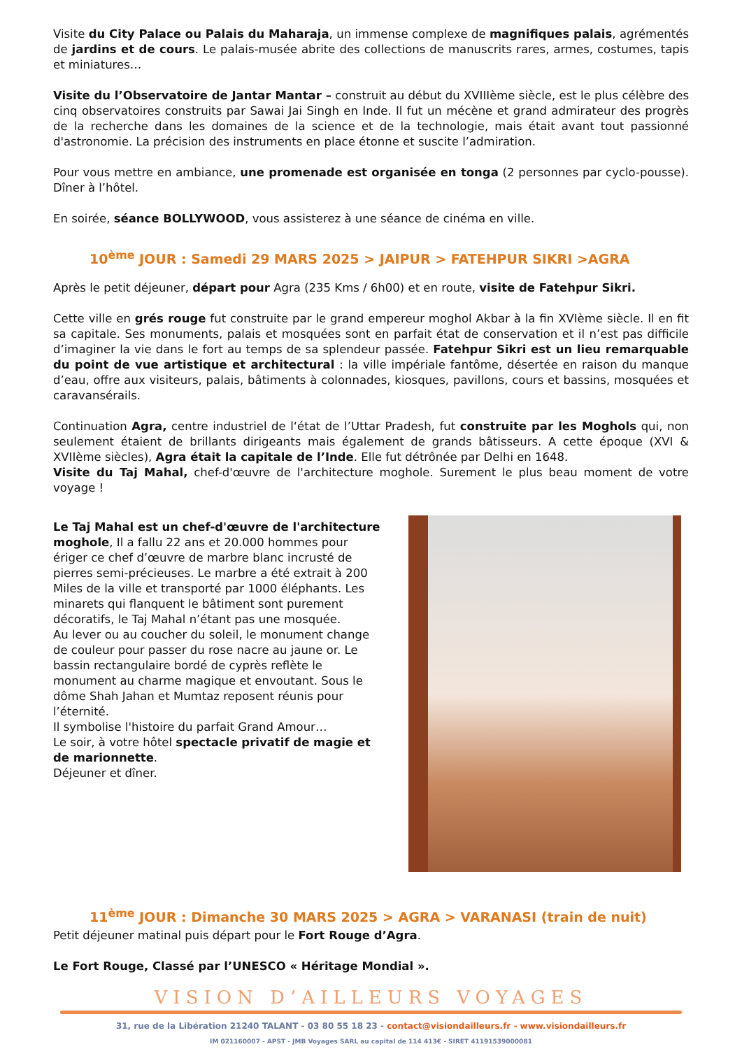Visite du City Palace ou Palais du Maharaja, un immense complexe de magnifiques palais, agrémentés de jardins et de cours. Le palais-musée abrite des collections de manuscrits rares, armes, costumes, tapis et miniatures…
Visite du l’Observatoire de Jantar Mantar – construit au début du XVIIIème siècle, est le plus célèbre des cinq observatoires construits par Sawai Jai Singh en Inde. Il fut un mécène et grand admirateur des progrès de la recherche dans les domaines de la science et de la technologie, mais était avant tout passionné d'astronomie. La précision des instruments en place étonne et suscite l’admiration.
Pour vous mettre en ambiance, une promenade est organisée en tonga (2 personnes par cyclo-pousse). Dîner à l’hôtel.
En soirée, séance BOLLYWOOD, vous assisterez à une séance de cinéma en ville.
10<sup>ème</sup> JOUR : Samedi 29 MARS 2025 > JAIPUR > FATEHPUR SIKRI >AGRA
Après le petit déjeuner, départ pour Agra (235 Kms / 6h00) et en route, visite de Fatehpur Sikri.
Cette ville en grés rouge fut construite par le grand empereur moghol Akbar à la fin XVIème siècle. Il en fit sa capitale. Ses monuments, palais et mosquées sont en parfait état de conservation et il n’est pas difficile d’imaginer la vie dans le fort au temps de sa splendeur passée. Fatehpur Sikri est un lieu remarquable du point de vue artistique et architectural : la ville impériale fantôme, désertée en raison du manque d’eau, offre aux visiteurs, palais, bâtiments à colonnades, kiosques, pavillons, cours et bassins, mosquées et caravansérails.
Continuation Agra, centre industriel de l‘état de l’Uttar Pradesh, fut construite par les Moghols qui, non seulement étaient de brillants dirigeants mais également de grands bâtisseurs. A cette époque (XVI & XVIIème siècles), Agra était la capitale de l’Inde. Elle fut détrônée par Delhi en 1648.
Visite du Taj Mahal, chef-d'œuvre de l'architecture moghole. Surement le plus beau moment de votre voyage !
Le Taj Mahal est un chef-d'œuvre de l'architecture moghole, Il a fallu 22 ans et 20.000 hommes pour ériger ce chef d’œuvre de marbre blanc incrusté de pierres semi-précieuses. Le marbre a été extrait à 200 Miles de la ville et transporté par 1000 éléphants. Les minarets qui flanquent le bâtiment sont purement décoratifs, le Taj Mahal n’étant pas une mosquée.
Au lever ou au coucher du soleil, le monument change de couleur pour passer du rose nacre au jaune or. Le bassin rectangulaire bordé de cyprès reflète le monument au charme magique et envoutant. Sous le dôme Shah Jahan et Mumtaz reposent réunis pour l’éternité.
Il symbolise l'histoire du parfait Grand Amour…
Le soir, à votre hôtel spectacle privatif de magie et de marionnette.
Déjeuner et dîner.
11<sup>ème</sup> JOUR : Dimanche 30 MARS 2025 > AGRA > VARANASI (train de nuit)
Petit déjeuner matinal puis départ pour le Fort Rouge d’Agra.
Le Fort Rouge, Classé par l’UNESCO « Héritage Mondial ».
VISION D’AILLEURS VOYAGES
31, rue de la Libération 21240 TALANT - 03 80 55 18 23 - contact@visiondailleurs.fr - www.visiondailleurs.fr
IM 021160007 - APST - JMB Voyages SARL au capital de 114 413€ - SIRET 41191539000081